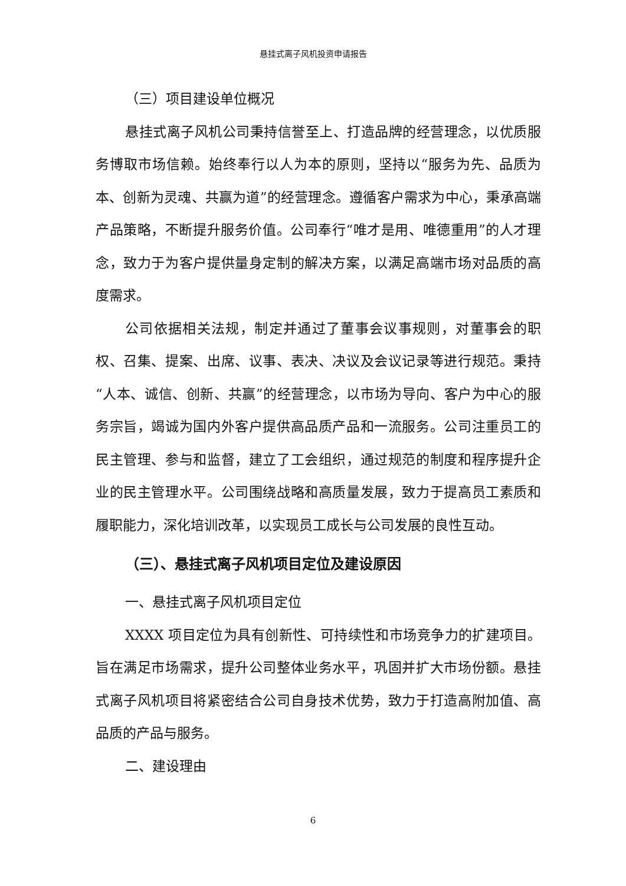悬挂式离子风机投资申请报告
（三）项目建设单位概况
悬挂式离子风机公司秉持信誉至上、打造品牌的经营理念，以优质服务博取市场信赖。始终奉行以人为本的原则，坚持以“服务为先、品质为本、创新为灵魂、共赢为道”的经营理念。遵循客户需求为中心，秉承高端产品策略，不断提升服务价值。公司奉行“唯才是用、唯德重用”的人才理念，致力于为客户提供量身定制的解决方案，以满足高端市场对品质的高度需求。
公司依据相关法规，制定并通过了董事会议事规则，对董事会的职权、召集、提案、出席、议事、表决、决议及会议记录等进行规范。秉持“人本、诚信、创新、共赢”的经营理念，以市场为导向、客户为中心的服务宗旨，竭诚为国内外客户提供高品质产品和一流服务。公司注重员工的民主管理、参与和监督，建立了工会组织，通过规范的制度和程序提升企业的民主管理水平。公司围绕战略和高质量发展，致力于提高员工素质和履职能力，深化培训改革，以实现员工成长与公司发展的良性互动。
（三）、悬挂式离子风机项目定位及建设原因
一、悬挂式离子风机项目定位
XXXX 项目定位为具有创新性、可持续性和市场竞争力的扩建项目。旨在满足市场需求，提升公司整体业务水平，巩固并扩大市场份额。悬挂式离子风机项目将紧密结合公司自身技术优势，致力于打造高附加值、高品质的产品与服务。
二、建设理由
6